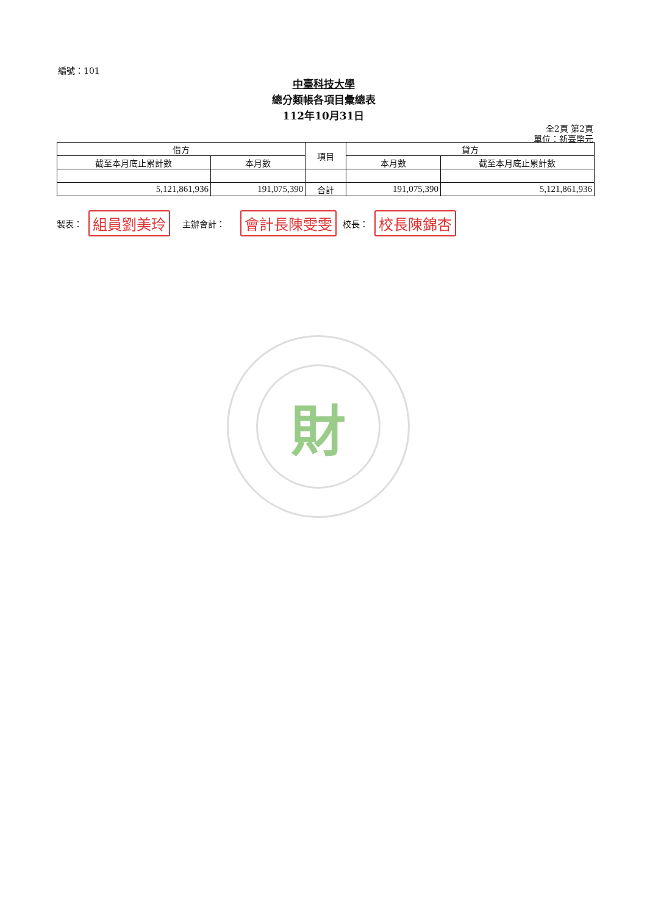編號：101
中臺科技大學
總分類帳各項目彙總表
112年10月31日
全2頁 第2頁
單位：新臺幣元
| 借方 | | 項目 | 貸方 | |
| --- | --- | --- | --- | --- |
| 截至本月底止累計數 | 本月數 | | 本月數 | 截至本月底止累計數 |
| 5,121,861,936 | 191,075,390 | 合計 | 191,075,390 | 5,121,861,936 |
製表： 組員劉美玲 主辦會計： 會計長陳雯雯 校長： 校長陳錦杏
財